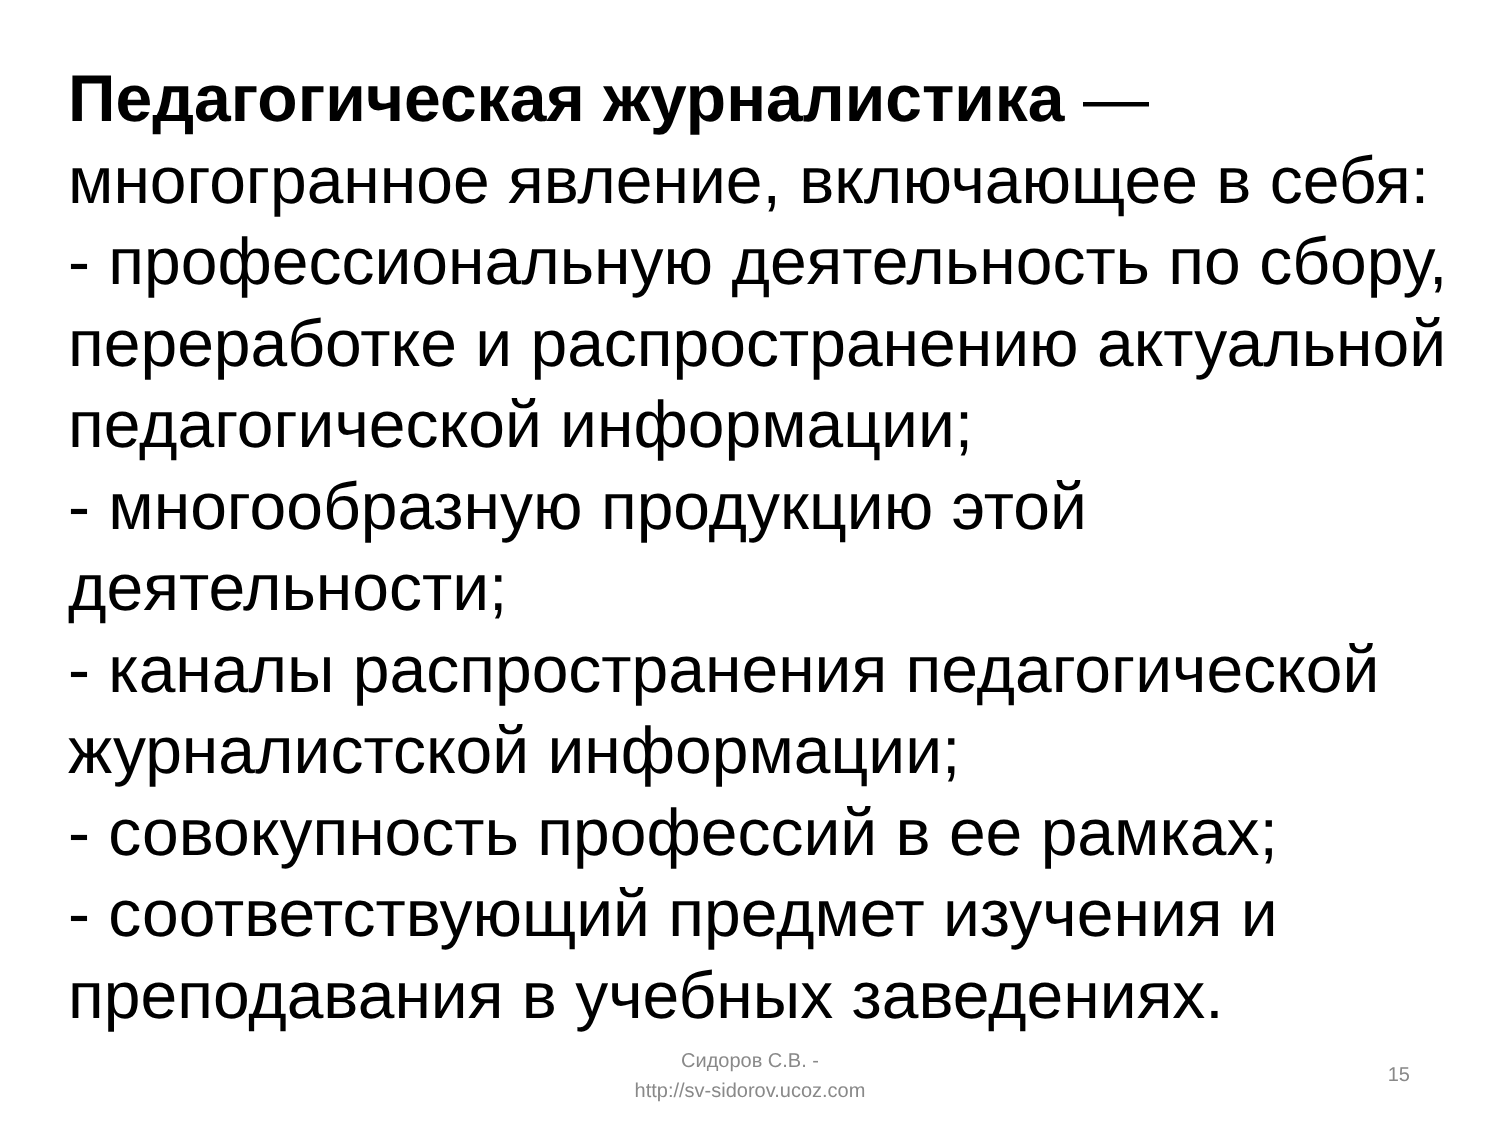Педагогическая журналистика — многогранное явление, включающее в себя:
- профессиональную деятельность по сбору, переработке и распространению актуальной педагогической информации;
- многообразную продукцию этой деятельности;
- каналы распространения педагогической журналистской информации;
- совокупность профессий в ее рамках;
- соответствующий предмет изучения и преподавания в учебных заведениях.
Сидоров С.В. -
http://sv-sidorov.ucoz.com
15